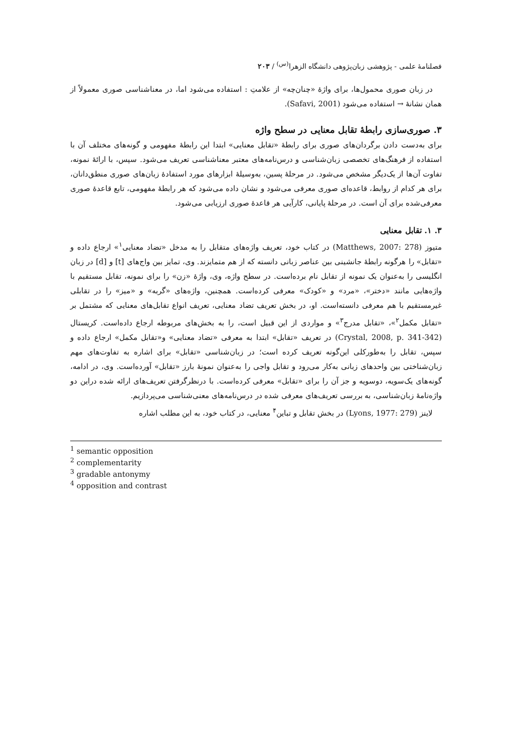فصلنامهٔ علمی - پژوهشی زبان‌پژوهی دانشگاه الزهرا<sup>(س)</sup> / ۲۰۳
در زبان صوری محمول‌ها، برای واژهٔ «چنان‌چه» از علامتِ : استفاده می‌شود اما، در معناشناسی صوری معمولاً از همان نشانهٔ → استفاده می‌شود (Safavi, 2001).
۳. صوری‌سازی رابطهٔ تقابل معنایی در سطح واژه
برای به‌دست دادن برگردان‌های صوری برای رابطهٔ «تقابل معنایی» ابتدا این رابطهٔ مفهومی و گونه‌های مختلف آن با استفاده از فرهنگ‌های تخصصی زبان‌شناسی و درس‌نامه‌های معتبر معناشناسی تعریف می‌شود. سپس، با ارائهٔ نمونه، تفاوت آن‌ها از یک‌دیگر مشخص می‌شود. در مرحلهٔ پسین، به‌وسیلهٔ ابزارهای مورد استفادهٔ زبان‌های صوری منطق‌دانان، برای هر کدام از روابط، قاعده‌ای صوری معرفی می‌شود و نشان داده می‌شود که هر رابطهٔ مفهومی، تابع قاعدهٔ صوری معرفی‌شده برای آن است. در مرحلهٔ پایانی، کارآیی هر قاعدهٔ صوری ارزیابی می‌شود.
۳. ۱. تقابل معنایی
متیوز (Matthews, 2007: 278) در کتاب خود، تعریف واژه‌های متقابل را به مدخل «تضاد معنایی<sup>۱</sup>» ارجاع داده و «تقابل» را هرگونه رابطهٔ جانشینی بین عناصر زبانی دانسته که از هم متمایزند. وی، تمایز بین واج‌های [t] و [d] در زبان انگلیسی را به‌عنوان یک نمونه از تقابل نام برده‌است. در سطح واژه، وی، واژهٔ «زن» را برای نمونه، تقابل مستقیم با واژه‌هایی مانند «دختر»، «مرد» و «کودک» معرفی کرده‌است. همچنین، واژه‌های «گربه» و «میز» را در تقابلی غیرمستقیم با هم معرفی دانسته‌است. او، در بخش تعریف تضاد معنایی، تعریف انواع تقابل‌های معنایی که مشتمل بر «تقابل مکمل<sup>۲</sup>»، «تقابل مدرج<sup>۳</sup>» و مواردی از این قبیل است، را به بخش‌های مربوطه ارجاع داده‌است. کریستال (Crystal, 2008, p. 341-342) در تعریف «تقابل» ابتدا به معرفی «تضاد معنایی» و«تقابل مکمل» ارجاع داده و سپس، تقابل را به‌طورکلی این‌گونه تعریف کرده است؛ در زبان‌شناسی «تقابل» برای اشاره به تفاوت‌های مهم زبان‌شناختی بین واحدهای زبانی به‌کار می‌رود و تقابل واجی را به‌عنوان نمونهٔ بارز «تقابل» آورده‌است. وی، در ادامه، گونه‌های یک‌سویه، دوسویه و جز آن را برای «تقابل» معرفی کرده‌است. با درنظرگرفتن تعریف‌های ارائه شده دراین دو واژه‌نامهٔ زبان‌شناسی، به بررسی تعریف‌های معرفی شده در درس‌نامه‌های معنی‌شناسی می‌پردازیم.
لاینز (Lyons, 1977: 279) در بخش تقابل و تباین<sup>۴</sup> معنایی، در کتاب خود، به این مطلب اشاره
<sup>1</sup> semantic opposition
<sup>2</sup> complementarity
<sup>3</sup> gradable antonymy
<sup>4</sup> opposition and contrast